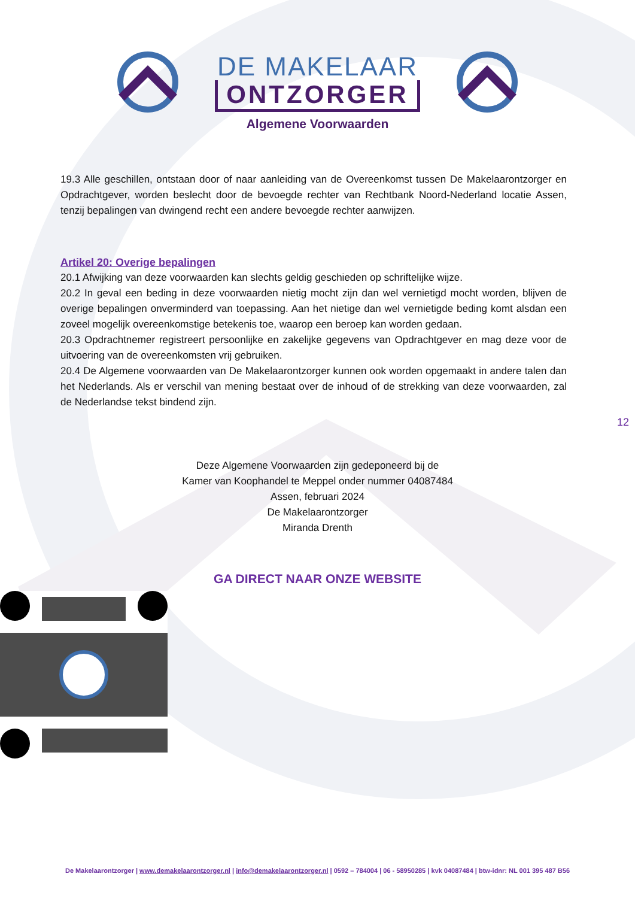DE MAKELAAR
ONTZORGER
Algemene Voorwaarden
19.3 Alle geschillen, ontstaan door of naar aanleiding van de Overeenkomst tussen De Makelaarontzorger en Opdrachtgever, worden beslecht door de bevoegde rechter van Rechtbank Noord-Nederland locatie Assen, tenzij bepalingen van dwingend recht een andere bevoegde rechter aanwijzen.
Artikel 20: Overige bepalingen
20.1 Afwijking van deze voorwaarden kan slechts geldig geschieden op schriftelijke wijze.
20.2 In geval een beding in deze voorwaarden nietig mocht zijn dan wel vernietigd mocht worden, blijven de overige bepalingen onverminderd van toepassing. Aan het nietige dan wel vernietigde beding komt alsdan een zoveel mogelijk overeenkomstige betekenis toe, waarop een beroep kan worden gedaan.
20.3 Opdrachtnemer registreert persoonlijke en zakelijke gegevens van Opdrachtgever en mag deze voor de uitvoering van de overeenkomsten vrij gebruiken.
20.4 De Algemene voorwaarden van De Makelaarontzorger kunnen ook worden opgemaakt in andere talen dan het Nederlands. Als er verschil van mening bestaat over de inhoud of de strekking van deze voorwaarden, zal de Nederlandse tekst bindend zijn.
12
Deze Algemene Voorwaarden zijn gedeponeerd bij de
Kamer van Koophandel te Meppel onder nummer 04087484
Assen, februari 2024
De Makelaarontzorger
Miranda Drenth
GA DIRECT NAAR ONZE WEBSITE
De Makelaarontzorger | www.demakelaarontzorger.nl | info@demakelaarontzorger.nl | 0592 – 784004 | 06 - 58950285 | kvk 04087484 | btw-idnr: NL 001 395 487 B56